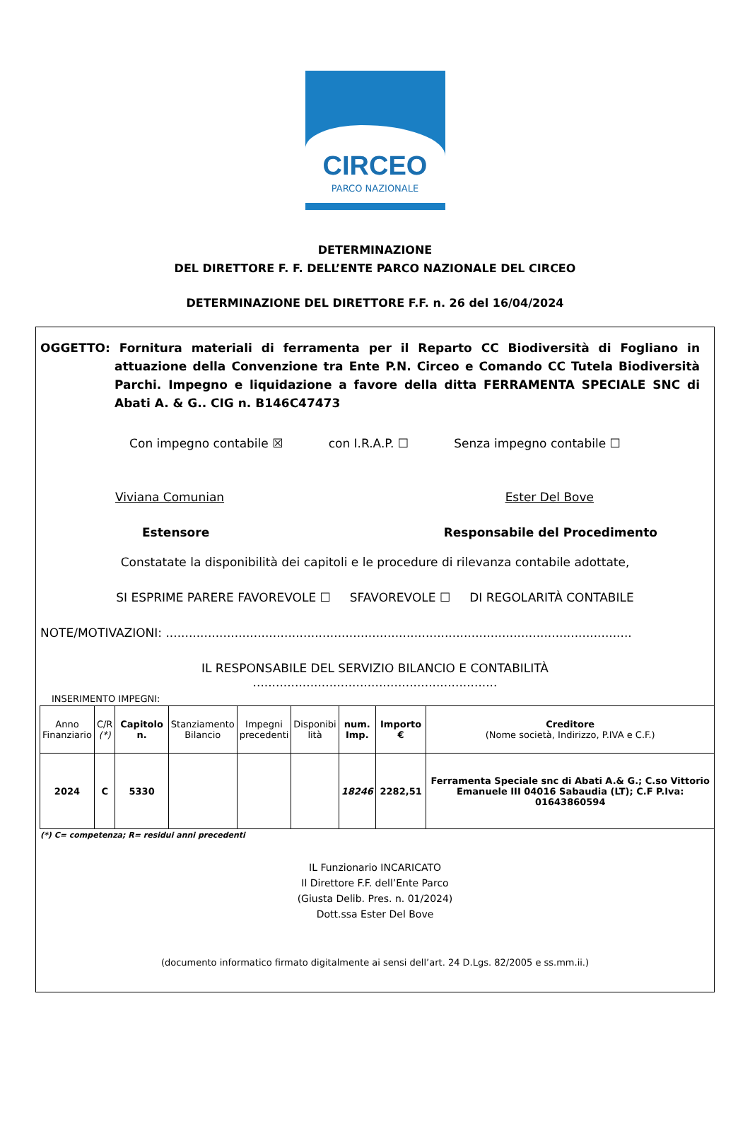CIRCEO
PARCO NAZIONALE
DETERMINAZIONE
DEL DIRETTORE F. F. DELL’ENTE PARCO NAZIONALE DEL CIRCEO
DETERMINAZIONE DEL DIRETTORE F.F. n. 26 del 16/04/2024
OGGETTO: Fornitura materiali di ferramenta per il Reparto CC Biodiversità di Fogliano in attuazione della Convenzione tra Ente P.N. Circeo e Comando CC Tutela Biodiversità Parchi. Impegno e liquidazione a favore della ditta FERRAMENTA SPECIALE SNC di Abati A. & G.. CIG n. B146C47473
Con impegno contabile ☒ con I.R.A.P. ☐ Senza impegno contabile ☐
Viviana Comunian Ester Del Bove
Estensore Responsabile del Procedimento
Constatate la disponibilità dei capitoli e le procedure di rilevanza contabile adottate,
SI ESPRIME PARERE FAVOREVOLE ☐ SFAVOREVOLE ☐ DI REGOLARITÀ CONTABILE
NOTE/MOTIVAZIONI: ..........................................................................................................................
IL RESPONSABILE DEL SERVIZIO BILANCIO E CONTABILITÀ
................................................................
INSERIMENTO IMPEGNI:
| Anno Finanziario | C/R (*) | Capitolo n. | Stanziamento Bilancio | Impegni precedenti | Disponibi lità | num. Imp. | Importo € | Creditore (Nome società, Indirizzo, P.IVA e C.F.) |
| --- | --- | --- | --- | --- | --- | --- | --- | --- |
| 2024 | C | 5330 | | | | 18246 | 2282,51 | Ferramenta Speciale snc di Abati A.& G.; C.so Vittorio Emanuele III 04016 Sabaudia (LT); C.F P.Iva: 01643860594 |
(*) C= competenza; R= residui anni precedenti
IL Funzionario INCARICATO
Il Direttore F.F. dell’Ente Parco
(Giusta Delib. Pres. n. 01/2024)
Dott.ssa Ester Del Bove
(documento informatico firmato digitalmente ai sensi dell’art. 24 D.Lgs. 82/2005 e ss.mm.ii.)